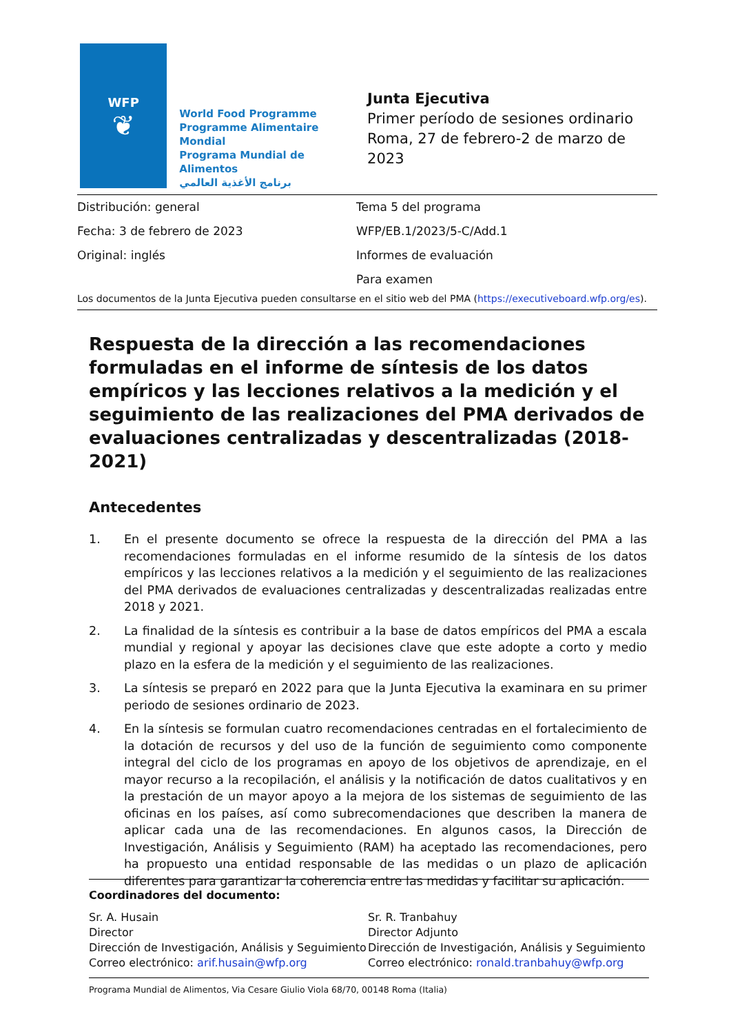WFP
❦
World Food Programme
Programme Alimentaire Mondial
Programa Mundial de Alimentos
برنامج الأغذية العالمي
Junta Ejecutiva
Primer período de sesiones ordinario
Roma, 27 de febrero-2 de marzo de 2023
Distribución: general Tema 5 del programa
Fecha: 3 de febrero de 2023 WFP/EB.1/2023/5-C/Add.1
Original: inglés Informes de evaluación
Para examen
Los documentos de la Junta Ejecutiva pueden consultarse en el sitio web del PMA (https://executiveboard.wfp.org/es).
Respuesta de la dirección a las recomendaciones formuladas en el informe de síntesis de los datos empíricos y las lecciones relativos a la medición y el seguimiento de las realizaciones del PMA derivados de evaluaciones centralizadas y descentralizadas (2018-2021)
Antecedentes
1. En el presente documento se ofrece la respuesta de la dirección del PMA a las recomendaciones formuladas en el informe resumido de la síntesis de los datos empíricos y las lecciones relativos a la medición y el seguimiento de las realizaciones del PMA derivados de evaluaciones centralizadas y descentralizadas realizadas entre 2018 y 2021.
2. La finalidad de la síntesis es contribuir a la base de datos empíricos del PMA a escala mundial y regional y apoyar las decisiones clave que este adopte a corto y medio plazo en la esfera de la medición y el seguimiento de las realizaciones.
3. La síntesis se preparó en 2022 para que la Junta Ejecutiva la examinara en su primer periodo de sesiones ordinario de 2023.
4. En la síntesis se formulan cuatro recomendaciones centradas en el fortalecimiento de la dotación de recursos y del uso de la función de seguimiento como componente integral del ciclo de los programas en apoyo de los objetivos de aprendizaje, en el mayor recurso a la recopilación, el análisis y la notificación de datos cualitativos y en la prestación de un mayor apoyo a la mejora de los sistemas de seguimiento de las oficinas en los países, así como subrecomendaciones que describen la manera de aplicar cada una de las recomendaciones. En algunos casos, la Dirección de Investigación, Análisis y Seguimiento (RAM) ha aceptado las recomendaciones, pero ha propuesto una entidad responsable de las medidas o un plazo de aplicación diferentes para garantizar la coherencia entre las medidas y facilitar su aplicación.
Coordinadores del documento:
Sr. A. Husain
Director
Dirección de Investigación, Análisis y Seguimiento
Correo electrónico: arif.husain@wfp.org
Sr. R. Tranbahuy
Director Adjunto
Dirección de Investigación, Análisis y Seguimiento
Correo electrónico: ronald.tranbahuy@wfp.org
Programa Mundial de Alimentos, Via Cesare Giulio Viola 68/70, 00148 Roma (Italia)